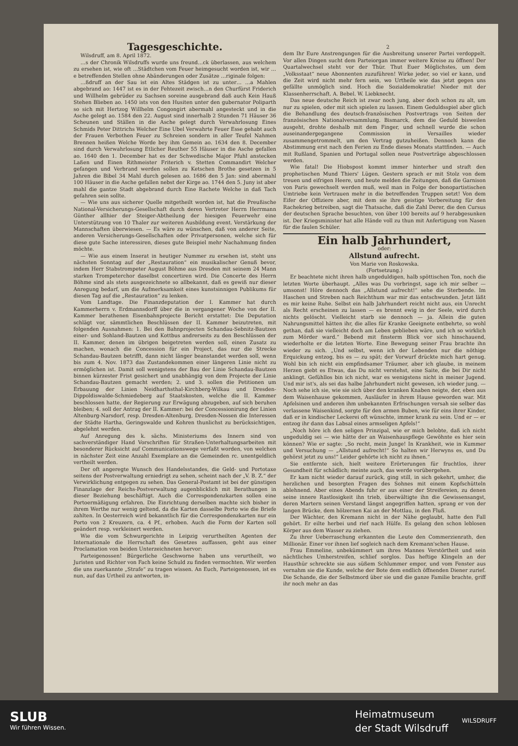Tagesgeschichte.
Wilsdruff, am 8. April 1872.
…s der Chronik Wilsdruffs wurde uns freund…ck überlassen, aus welchem zu ersehen ist, wie oft …Städtchen vom Feuer heimgesucht worden ist, wir …e betreffenden Stellen ohne Abänderungen oder Zusätze …riginale folgen:
…ßdruff an der Sau ist ein Altes Städgen ist zu unter… …a Mahlen abgebrand ao: 1447 ist es in der Fehtezeit zwisch…n den Churfürst Friderich und Willhelm gebrüder zu Sachsen soreine ausgebrand daß auch Kein Hauß Stehen Blieben ao. 1450 ists von den Husiten unter den gubernator Poliparth so sich mit Hertzog Willhelm Congongirt abermahl angesteckt und in die Asche gelegt ao. 1584 den 22. August sind innerhalb 2 Stunden 71 Häuser 36 Scheunen und Ställen in die Asche gelegt durch Verwahrlosung Eines Schmids Peter Dittrichs Welcher Eine Ubel Verwahrte Feuer Esse gehabt auch der Frauen Verbothen Feuer zu Schreien sondern in aller Teufel Nahmen Brennen heißen Welche Worde bey ihm Gemein ao. 1634 den 8. December sind durch Verwahrlosung Etlicher Reuther 55 Häuser in die Asche gefallen ao. 1640 den 1. December hat es der Schwedische Major Pfuhl anstecken Laßen und Einen Rithmeister Friterich v. Stetten Commandirt Welcher gefangen und Verbrand werden sollen zu Ketschen Brothe gesetzen in 5 Jahren die Bibel 34 Mahl durch gelesen ao. 1686 den 5 Jan: sind abermahl 100 Häuser in die Asche gefallen nebst der Kirge ao. 1744 den 5. Juny ist aber mahl die gantze Stadt abgebrand durch Eine Rachete Welche in daß Tach gefahren sein sollte.
— Wie uns aus sicherer Quelle mitgetheilt worden ist, hat die Preußische National-Versicherungs-Gesellschaft durch deren Vertreter Herrn Herrmann Günther allhier der Steiger-Abtheilung der hiesigen Feuerwehr eine Unterstützung von 10 Thaler zur weiteren Ausbildung event. Verstärkung der Mannschaften überwiesen. — Es wäre zu wünschen, daß von anderer Seite, anderen Versicherungs-Gesellschaften oder Privatpersonen, welche sich für diese gute Sache interessiren, dieses gute Beispiel mehr Nachahmung finden möchte.
— Wie aus einem Inserat in heutiger Nummer zu ersehen ist, steht uns nächsten Sonntag auf der „Restauration“ ein musikalischer Genuß bevor, indem Herr Stabstrompeter August Böhme aus Dresden mit seinem 24 Mann starken Trompeterchor daselbst concertiren wird. Die Concerte des Herrn Böhme sind als stets ausgezeichnete so allbekannt, daß es gewiß nur dieser Anregung bedarf, um die Aufmerksamkeit eines kunstsinnigen Publikums für diesen Tag auf die „Restauration“ zu lenken.
Vom Landtage. Die Finanzdeputation der I. Kammer hat durch Kammerherrn v. Erdmannsdorff über die in vergangener Woche von der II. Kammer berathenen Eisenbahnprojecte Bericht erstattet: Die Deputation schlägt vor, sämmtlichen Beschlüssen der II. Kammer beizutreten, mit folgenden Ausnahmen: 1. Bei den Bahnprojecten Schandau-Sebnitz-Bautzen einer- und Sohland-Bautzen und Kottbus andrerseits zu den Beschlüssen der II. Kammer, denen im übrigen beigetreten werden soll, einen Zusatz zu machen, wonach die Concession für ein Project, das nur die Strecke Schandau-Bautzen betrifft, dann nicht länger beanstandet werden soll, wenn bis zum 4. Nov. 1873 das Zustandekommen einer längeren Linie nicht zu ermöglichen ist. Damit soll wenigstens der Bau der Linie Schandau-Bautzen binnen kürzester Frist gesichert und unabhängig von dem Projecte der Linie Schandau-Bautzen gemacht werden; 2. und 3. sollen die Petitionen um Erbauung der Linien Neidharthsthal-Kirchberg-Wilkau und Dresden-Dippoldiswalde-Schmiedeberg auf Staatskosten, welche die II. Kammer beschlossen hatte, der Regierung zur Erwägung abzugeben, auf sich beruhen bleiben; 4. soll der Antrag der II. Kammer: bei der Concessionirung der Linien Altenburg-Narsdorf, resp. Dresden-Altenburg, Dresden-Nossen die Interessen der Städte Hartha, Geringswalde und Kohren thunlichst zu berücksichtigen, abgelehnt werden.
Auf Anregung des k. sächs. Ministeriums des Innern sind von sachverständiger Hand Vorschriften für Straßen-Unterhaltungsarbeiten mit besonderer Rücksicht auf Communicationswege verfaßt worden, von welchen in nächster Zeit eine Anzahl Exemplare an die Gemeinden rc. unentgeldlich vertheilt werden.
Der oft angeregte Wunsch des Handelsstandes, die Geld- und Portotaxe seitens der Postverwaltung erniedrigt zu sehen, scheint nach der „V. B. Z.“ der Verwirklichung entgegen zu sehen. Das General-Postamt ist bei der günstigen Finanzlage der Reichs-Postverwaltung augenblicklich mit Berathungen in dieser Beziehung beschäftigt. Auch die Correspondenzkarten sollen eine Portoermäßigung erfahren. Die Einrichtung derselben machte sich bisher in ihrem Werthe nur wenig geltend, da die Karten dasselbe Porto wie die Briefe zahlten. In Oesterreich wird bekanntlich für die Correspondenzkarten nur ein Porto von 2 Kreuzern, ca. 4 Pf., erhoben. Auch die Form der Karten soll geändert resp. verkleinert werden.
Wie die vom Schwurgerichte in Leipzig verurtheilten Agenten der Internationale die Herrschaft des Gesetzes auffassen, geht aus einer Proclamation von beiden Unterzeichneten hervor:
Parteigenossen! Bürgerliche Geschworne haben uns verurtheilt, wo Juristen und Richter von Fach keine Schuld zu finden vermochten. Wir werden die uns zuerkannte „Strafe“ zu tragen wissen. An Euch, Parteigenossen, ist es nun, auf das Urtheil zu antworten, in-
2
dem Ihr Eure Anstrengungen für die Ausbreitung unserer Partei verdoppelt. Vor allen Dingen sucht dem Parteiorgan immer weitere Kreise zu öffnen! Der Quartalwechsel steht vor der Thür. Thut Euer Möglichstes, um dem „Volksstaat“ neue Abonnenten zuzuführen! Wirke jeder, so viel er kann, und die Zeit wird nicht mehr fern sein, wo Urtheile wie das jetzt gegen uns gefällte unmöglich sind. Hoch die Sozialdemokratie! Nieder mit der Klassenherrschaft. A. Bebel. W. Liebknecht.
Das neue deutsche Reich ist zwar noch jung, aber doch schon zu alt, um nur zu spielen, oder mit sich spielen zu lassen. Einem Geduldsspiel aber glich die Behandlung des deutsch-französischen Postvertrags von Seiten der französischen Nationalversammlung. Bismarck, dem die Geduld bisweilen ausgeht, drohte deshalb mit dem Finger, und schnell wurde die schon auseinandergegangene Commission in Versailles wieder zusammengetrommelt, um den Vertrag gutzuheißen. Dennoch kann die Abstimmung erst nach den Ferien zu Ende dieses Monats stattfinden. — Auch mit Rußland, Spanien und Portugal sollen neue Postverträge abgeschlossen werden.
Wie fatal! Die Hiobspost kommt immer hinterher und straft den prophetischen Mund Thiers' Lügen. Gestern sprach er mit Stolz von dem treuen und eifrigen Heere, und heute melden die Zeitungen, daß die Garnison von Paris gewechselt werden muß, weil man in Folge der bonopartistischen Umtriebe kein Vertrauen mehr in die betreffenden Truppen setzt! Von dem Eifer der Offiziere aber, mit dem sie ihre geistige Vorbereitung für den Rachekrieg betreiben, sagt die Thatsache, daß die Zahl Derer, die den Cursus der deutschen Sprache besuchten, von über 100 bereits auf 9 herabgesunken ist. Der Kriegsminister hat alle Hände voll zu thun mit Anfertigung von Nasen für die faulen Schüler.
Ein halb Jahrhundert,
oder:
Allstund aufrecht.
Von Marie von Roskowska.
(Fortsetzung.)
Er beachtete nicht ihren halb ungeduldigen, halb spöttischen Ton, noch die letzten Worte überhaupt. „Alles was Du vorbringst, sage ich mir selber — umsonst! Höre dennoch das „Allstund aufrecht!“ sehe die Sterbende. Im Haschen und Streben nach Reichthum war mir das entschwunden. Jetzt läßt es mir keine Ruhe. Selbst ein halb Jahrhundert reicht nicht aus, ein Unrecht als Recht erscheinen zu lassen — es brennt ewig in der Seele, wird durch nichts gelöscht. Vielleicht starb sie dennoch — ja. Allein die guten Nahrungsmittel hätten ihr, die alles für Kranke Geeignete entbehrte, so wohl gethan, daß sie vielleicht doch am Leben geblieben wäre, und ich so wirklich zum Mörder ward.“ Bebend mit finsterm Blick vor sich hinschauend, wiederholte er die letzten Worte. Eine Bewegung seiner Frau brachte ihn wieder zu sich. „Und selbst, wenn ich der Lebenden nur die nöthige Erquickung entzog, bis es — zu spät; der Vorwurf drückte mich hart genug. Wohl bin ich nicht ein empfindsamer Träumer, aber ich glaube, in meinem Herzen giebt es Etwas, das Du nicht verstehst, eine Saite, die bei Dir nicht anklingt. Gefühllos bin ich nicht, war es wenigstens nicht in meiner Jugend. Und mir ist's, als sei das halbe Jahrhundert nicht gewesen, ich wieder jung. — Noch sehe ich sie, wie sie sich über den kranken Knaben neigte, der, eben aus dem Waisenhause gekommen, Ausläufer in ihrem Hause geworden war. Mit Apfelsinen und anderen ihm unbekannten Erfrischungen versah sie selber das verlassene Waisenkind, sorgte für den armen Buben, wie für eins ihrer Kinder, daß er in kindischer Leckerei oft wünschte, immer krank zu sein. Und er — er entzog ihr dann das Labsal eines armseligen Apfels!“
„Noch höre ich den seligen Prinzipal, wie er mich belobte, daß ich nicht ungeduldig sei — wie hätte der an Waisenhauspflege Gewöhnte es hier sein können? Wie er sagte: „So recht, mein Junge! In Krankheit, wie in Kummer und Versuchung — „Allstund aufrecht!“ So halten wir Herwyns es, und Du gehörst jetzt zu uns!“ Leider gehörte ich nicht zu ihnen.“
Sie entfernte sich, hielt weitere Erörterungen für fruchtlos, ihrer Gesundheit für schädlich; meinte auch, das werde vorübergehen.
Er kam nicht wieder darauf zurück, ging still, in sich gekehrt, umher, die herzlichen und besorgten Fragen des Sohnes mit einem Kopfschütteln ablehnend. Aber eines Abends fuhr er aus einer der Streifereien, zu denen seine innere Rastlosigkeit ihn trieb, überwältigte ihn die Gewissensangst, deren Martern seinen Verstand längst angegriffen hatten, sprang er von der langen Brücke, dem hölzernen Kai an der Mottlau, in den Fluß.
Der Wächter, den Kremann nicht in der Nähe geglaubt, hatte den Fall gehört. Er eilte herbei und rief nach Hülfe. Es gelang den schon leblosen Körper aus dem Wasser zu ziehen.
Zu ihrer Ueberraschung erkannten die Leute den Commerzienrath, den Millionär. Einer vor ihnen lief sogleich nach dem Kremann'schen Hause.
Frau Emmeline, unbekümmert um ihres Mannes Verstörtheit und sein nächtliches Umherstreifen, schlief sorglos. Das heftige Klingeln an der Hausthür schreckte sie aus süßem Schlummer empor, und vom Fenster aus vernahm sie die Kunde, welche der Bote dem endlich öffnenden Diener zurief. Die Schande, die der Selbstmord über sie und die ganze Familie brachte, griff ihr noch mehr an das
SLUB
Wir führen Wissen.
Heimatmuseum
der Stadt Wilsdruff
WILSDRUFF